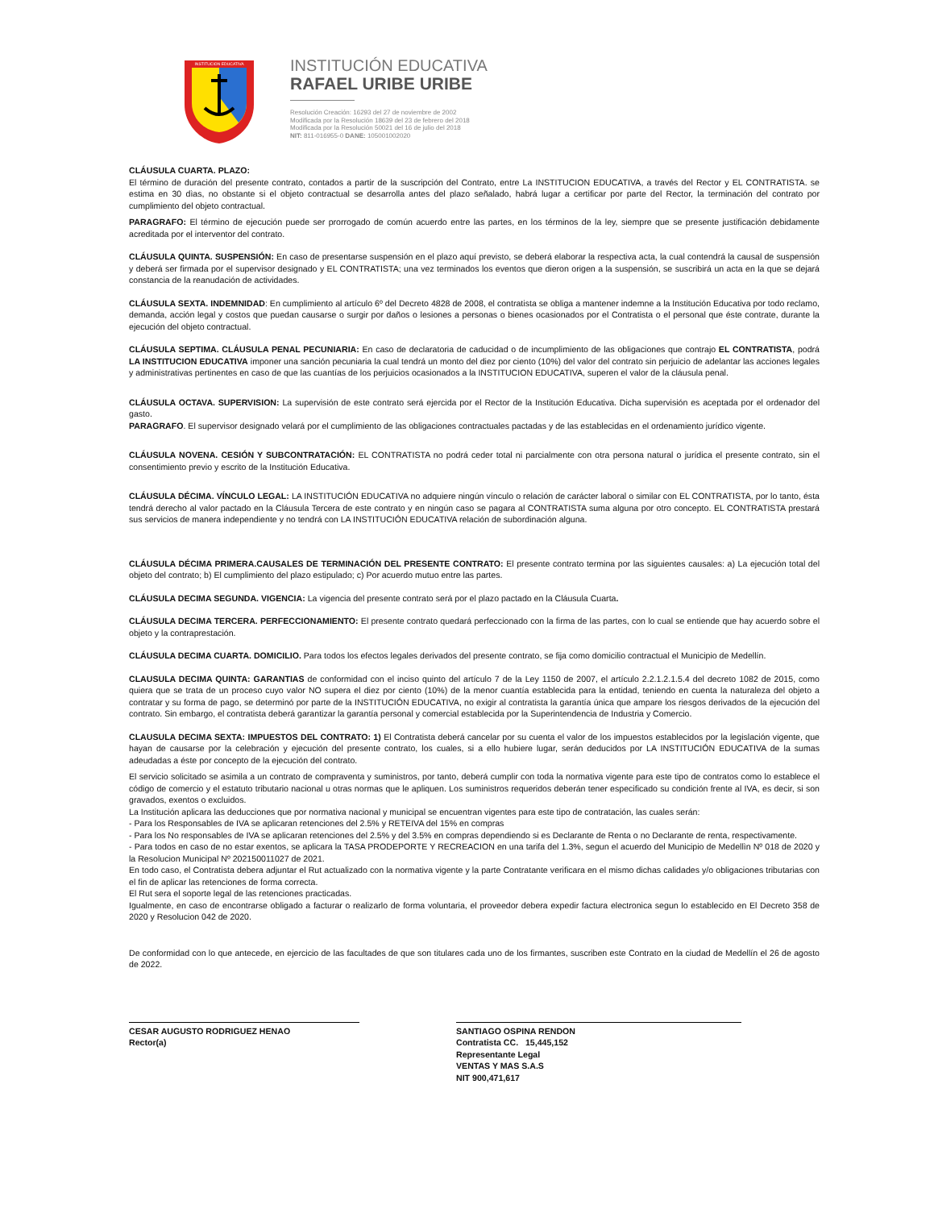INSTITUCION EDUCATIVA
INSTITUCIÓN EDUCATIVA
RAFAEL URIBE URIBE
Resolución Creación: 16293 del 27 de noviembre de 2002
Modificada por la Resolución 18639 del 23 de febrero del 2018
Modificada por la Resolución 50021 del 16 de julio del 2018
NIT: 811-016955-0 DANE: 105001002020
CLÁUSULA CUARTA. PLAZO:
El término de duración del presente contrato, contados a partir de la suscripción del Contrato, entre La INSTITUCION EDUCATIVA, a través del Rector y EL CONTRATISTA. se estima en 30 dìas, no obstante si el objeto contractual se desarrolla antes del plazo señalado, habrá lugar a certificar por parte del Rector, la terminación del contrato por cumplimiento del objeto contractual.
PARAGRAFO: El término de ejecución puede ser prorrogado de común acuerdo entre las partes, en los términos de la ley, siempre que se presente justificación debidamente acreditada por el interventor del contrato.
CLÁUSULA QUINTA. SUSPENSIÓN: En caso de presentarse suspensión en el plazo aquí previsto, se deberá elaborar la respectiva acta, la cual contendrá la causal de suspensión y deberá ser firmada por el supervisor designado y EL CONTRATISTA; una vez terminados los eventos que dieron origen a la suspensión, se suscribirá un acta en la que se dejará constancia de la reanudación de actividades.
CLÁUSULA SEXTA. INDEMNIDAD: En cumplimiento al artículo 6º del Decreto 4828 de 2008, el contratista se obliga a mantener indemne a la Institución Educativa por todo reclamo, demanda, acción legal y costos que puedan causarse o surgir por daños o lesiones a personas o bienes ocasionados por el Contratista o el personal que éste contrate, durante la ejecución del objeto contractual.
CLÁUSULA SEPTIMA. CLÁUSULA PENAL PECUNIARIA: En caso de declaratoria de caducidad o de incumplimiento de las obligaciones que contrajo EL CONTRATISTA, podrá LA INSTITUCION EDUCATIVA imponer una sanción pecuniaria la cual tendrá un monto del diez por ciento (10%) del valor del contrato sin perjuicio de adelantar las acciones legales y administrativas pertinentes en caso de que las cuantías de los perjuicios ocasionados a la INSTITUCION EDUCATIVA, superen el valor de la cláusula penal.
CLÁUSULA OCTAVA. SUPERVISION: La supervisión de este contrato será ejercida por el Rector de la Institución Educativa. Dicha supervisión es aceptada por el ordenador del gasto.
PARAGRAFO. El supervisor designado velará por el cumplimiento de las obligaciones contractuales pactadas y de las establecidas en el ordenamiento jurídico vigente.
CLÁUSULA NOVENA. CESIÓN Y SUBCONTRATACIÓN: EL CONTRATISTA no podrá ceder total ni parcialmente con otra persona natural o jurídica el presente contrato, sin el consentimiento previo y escrito de la Institución Educativa.
CLÁUSULA DÉCIMA. VÍNCULO LEGAL: LA INSTITUCIÓN EDUCATIVA no adquiere ningún vínculo o relación de carácter laboral o similar con EL CONTRATISTA, por lo tanto, ésta tendrá derecho al valor pactado en la Cláusula Tercera de este contrato y en ningún caso se pagara al CONTRATISTA suma alguna por otro concepto. EL CONTRATISTA prestará sus servicios de manera independiente y no tendrá con LA INSTITUCIÓN EDUCATIVA relación de subordinación alguna.
CLÁUSULA DÉCIMA PRIMERA.CAUSALES DE TERMINACIÓN DEL PRESENTE CONTRATO: El presente contrato termina por las siguientes causales: a) La ejecución total del objeto del contrato; b) El cumplimiento del plazo estipulado; c) Por acuerdo mutuo entre las partes.
CLÁUSULA DECIMA SEGUNDA. VIGENCIA: La vigencia del presente contrato será por el plazo pactado en la Cláusula Cuarta.
CLÁUSULA DECIMA TERCERA. PERFECCIONAMIENTO: El presente contrato quedará perfeccionado con la firma de las partes, con lo cual se entiende que hay acuerdo sobre el objeto y la contraprestación.
CLÁUSULA DECIMA CUARTA. DOMICILIO. Para todos los efectos legales derivados del presente contrato, se fija como domicilio contractual el Municipio de Medellín.
CLAUSULA DECIMA QUINTA: GARANTIAS de conformidad con el inciso quinto del artículo 7 de la Ley 1150 de 2007, el artículo 2.2.1.2.1.5.4 del decreto 1082 de 2015, como quiera que se trata de un proceso cuyo valor NO supera el diez por ciento (10%) de la menor cuantía establecida para la entidad, teniendo en cuenta la naturaleza del objeto a contratar y su forma de pago, se determinó por parte de la INSTITUCIÓN EDUCATIVA, no exigir al contratista la garantía única que ampare los riesgos derivados de la ejecución del contrato. Sin embargo, el contratista deberá garantizar la garantía personal y comercial establecida por la Superintendencia de Industria y Comercio.
CLAUSULA DECIMA SEXTA: IMPUESTOS DEL CONTRATO: 1) El Contratista deberá cancelar por su cuenta el valor de los impuestos establecidos por la legislación vigente, que hayan de causarse por la celebración y ejecución del presente contrato, los cuales, si a ello hubiere lugar, serán deducidos por LA INSTITUCIÓN EDUCATIVA de la sumas adeudadas a éste por concepto de la ejecución del contrato.
El servicio solicitado se asimila a un contrato de compraventa y suministros, por tanto, deberá cumplir con toda la normativa vigente para este tipo de contratos como lo establece el código de comercio y el estatuto tributario nacional u otras normas que le apliquen. Los suministros requeridos deberán tener especificado su condición frente al IVA, es decir, si son gravados, exentos o excluidos.
La Institución aplicara las deducciones que por normativa nacional y municipal se encuentran vigentes para este tipo de contratación, las cuales serán:
- Para los Responsables de IVA se aplicaran retenciones del 2.5% y RETEIVA del 15% en compras
- Para los No responsables de IVA se aplicaran retenciones del 2.5% y del 3.5% en compras dependiendo si es Declarante de Renta o no Declarante de renta, respectivamente.
- Para todos en caso de no estar exentos, se aplicara la TASA PRODEPORTE Y RECREACION en una tarifa del 1.3%, segun el acuerdo del Municipio de Medellìn Nº 018 de 2020 y la Resolucion Municipal Nº 202150011027 de 2021.
En todo caso, el Contratista debera adjuntar el Rut actualizado con la normativa vigente y la parte Contratante verificara en el mismo dichas calidades y/o obligaciones tributarias con el fin de aplicar las retenciones de forma correcta.
El Rut sera el soporte legal de las retenciones practicadas.
Igualmente, en caso de encontrarse obligado a facturar o realizarlo de forma voluntaria, el proveedor debera expedir factura electronica segun lo establecido en El Decreto 358 de 2020 y Resolucion 042 de 2020.
De conformidad con lo que antecede, en ejercicio de las facultades de que son titulares cada uno de los firmantes, suscriben este Contrato en la ciudad de Medellín el 26 de agosto de 2022.
CESAR AUGUSTO RODRIGUEZ HENAO
Rector(a)
SANTIAGO OSPINA RENDON
Contratista CC. 15,445,152
Representante Legal
VENTAS Y MAS S.A.S
NIT 900,471,617